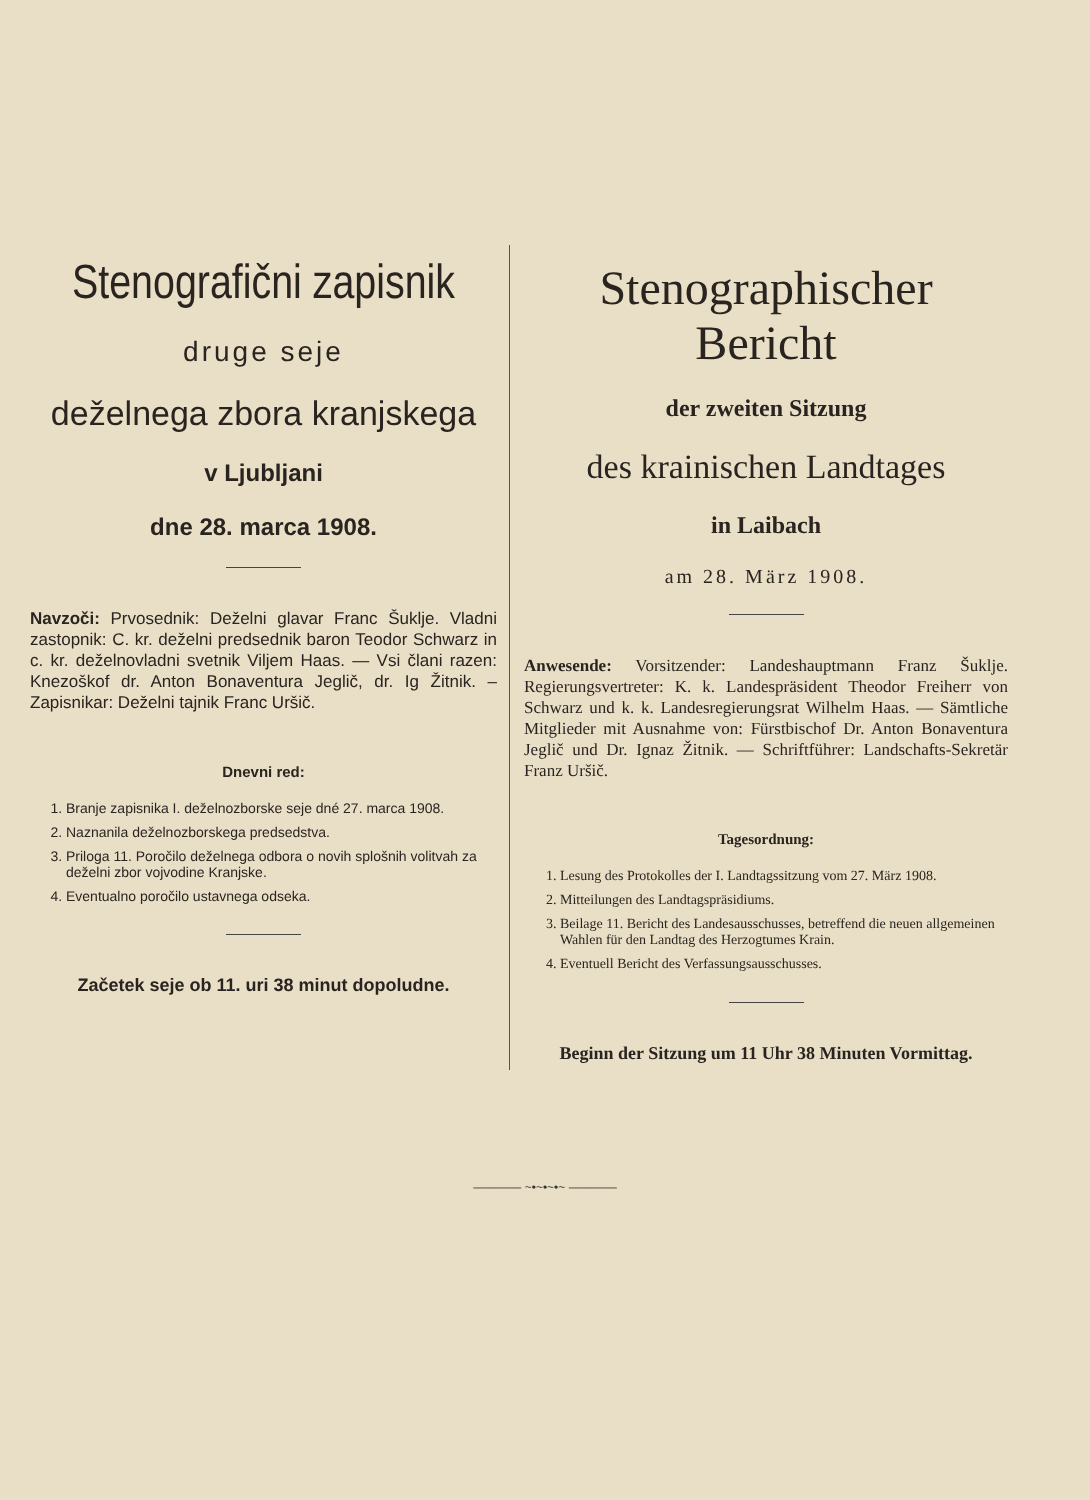Stenografični zapisnik
druge seje
deželnega zbora kranjskega
v Ljubljani
dne 28. marca 1908.
Navzoči: Prvosednik: Deželni glavar Franc Šuklje. Vladni zastopnik: C. kr. deželni predsednik baron Teodor Schwarz in c. kr. deželnovladni svetnik Viljem Haas. — Vsi člani razen: Knezoškof dr. Anton Bonaventura Jeglič, dr. Ig Žitnik. – Zapisnikar: Deželni tajnik Franc Uršič.
Dnevni red:
1. Branje zapisnika I. deželnozborske seje dné 27. marca 1908.
2. Naznanila deželnozborskega predsedstva.
3. Priloga 11. Poročilo deželnega odbora o novih splošnih volitvah za deželni zbor vojvodine Kranjske.
4. Eventualno poročilo ustavnega odseka.
Začetek seje ob 11. uri 38 minut dopoludne.
Stenographischer Bericht
der zweiten Sitzung
des krainischen Landtages
in Laibach
am 28. März 1908.
Anwesende: Vorsitzender: Landeshauptmann Franz Šuklje. Regierungsvertreter: K. k. Landespräsident Theodor Freiherr von Schwarz und k. k. Landesregierungsrat Wilhelm Haas. — Sämtliche Mitglieder mit Ausnahme von: Fürstbischof Dr. Anton Bonaventura Jeglič und Dr. Ignaz Žitnik. — Schriftführer: Landschafts-Sekretär Franz Uršič.
Tagesordnung:
1. Lesung des Protokolles der I. Landtagssitzung vom 27. März 1908.
2. Mitteilungen des Landtagspräsidiums.
3. Beilage 11. Bericht des Landesausschusses, betreffend die neuen allgemeinen Wahlen für den Landtag des Herzogtumes Krain.
4. Eventuell Bericht des Verfassungsausschusses.
Beginn der Sitzung um 11 Uhr 38 Minuten Vormittag.
———— ~•~•~•~ ————